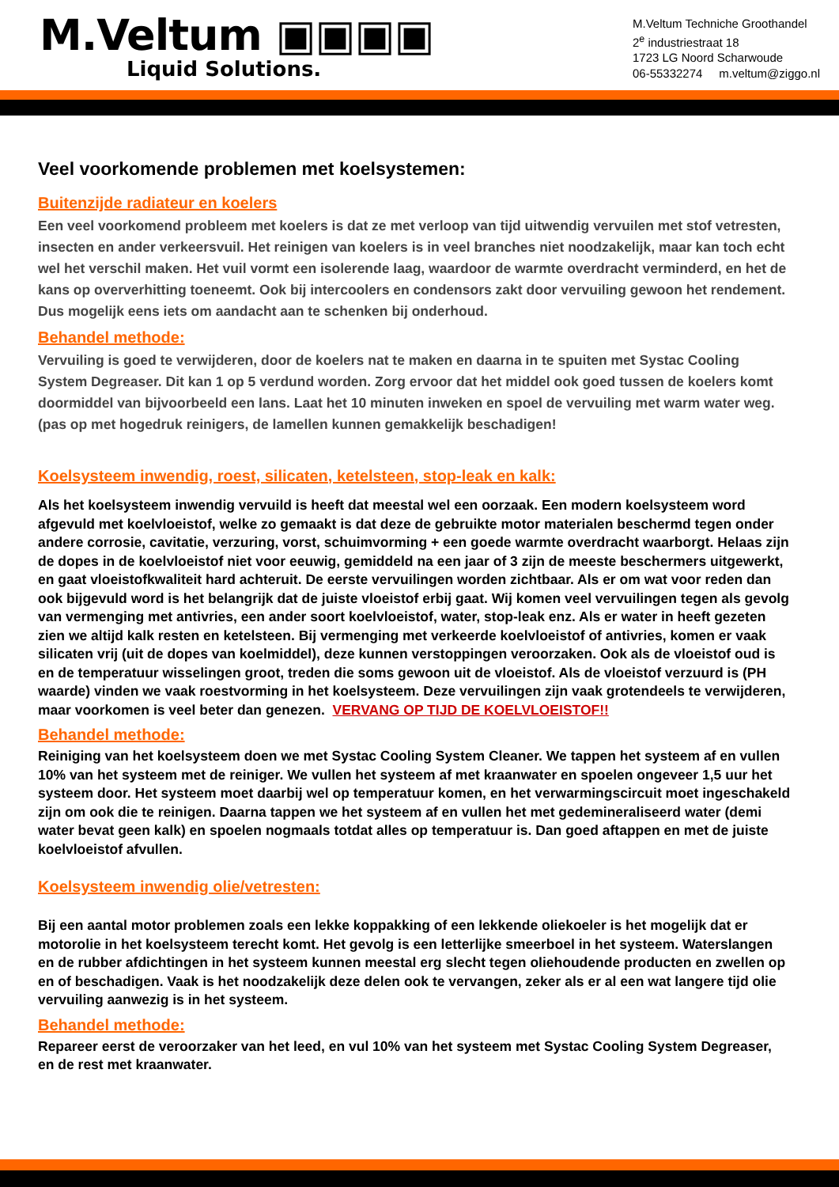M.Veltum ▣▣▣▣
Liquid Solutions.
M.Veltum Techniche Groothandel
2<sup>e</sup> industriestraat 18
1723 LG Noord Scharwoude
06-55332274 m.veltum@ziggo.nl
Veel voorkomende problemen met koelsystemen:
Buitenzijde radiateur en koelers
Een veel voorkomend probleem met koelers is dat ze met verloop van tijd uitwendig vervuilen met stof vetresten, insecten en ander verkeersvuil. Het reinigen van koelers is in veel branches niet noodzakelijk, maar kan toch echt wel het verschil maken. Het vuil vormt een isolerende laag, waardoor de warmte overdracht verminderd, en het de kans op oververhitting toeneemt. Ook bij intercoolers en condensors zakt door vervuiling gewoon het rendement. Dus mogelijk eens iets om aandacht aan te schenken bij onderhoud.
Behandel methode:
Vervuiling is goed te verwijderen, door de koelers nat te maken en daarna in te spuiten met Systac Cooling System Degreaser. Dit kan 1 op 5 verdund worden. Zorg ervoor dat het middel ook goed tussen de koelers komt doormiddel van bijvoorbeeld een lans. Laat het 10 minuten inweken en spoel de vervuiling met warm water weg. (pas op met hogedruk reinigers, de lamellen kunnen gemakkelijk beschadigen!
Koelsysteem inwendig, roest, silicaten, ketelsteen, stop-leak en kalk:
Als het koelsysteem inwendig vervuild is heeft dat meestal wel een oorzaak. Een modern koelsysteem word afgevuld met koelvloeistof, welke zo gemaakt is dat deze de gebruikte motor materialen beschermd tegen onder andere corrosie, cavitatie, verzuring, vorst, schuimvorming + een goede warmte overdracht waarborgt. Helaas zijn de dopes in de koelvloeistof niet voor eeuwig, gemiddeld na een jaar of 3 zijn de meeste beschermers uitgewerkt, en gaat vloeistofkwaliteit hard achteruit. De eerste vervuilingen worden zichtbaar. Als er om wat voor reden dan ook bijgevuld word is het belangrijk dat de juiste vloeistof erbij gaat. Wij komen veel vervuilingen tegen als gevolg van vermenging met antivries, een ander soort koelvloeistof, water, stop-leak enz. Als er water in heeft gezeten zien we altijd kalk resten en ketelsteen. Bij vermenging met verkeerde koelvloeistof of antivries, komen er vaak silicaten vrij (uit de dopes van koelmiddel), deze kunnen verstoppingen veroorzaken. Ook als de vloeistof oud is en de temperatuur wisselingen groot, treden die soms gewoon uit de vloeistof. Als de vloeistof verzuurd is (PH waarde) vinden we vaak roestvorming in het koelsysteem. Deze vervuilingen zijn vaak grotendeels te verwijderen, maar voorkomen is veel beter dan genezen. VERVANG OP TIJD DE KOELVLOEISTOF!!
Behandel methode:
Reiniging van het koelsysteem doen we met Systac Cooling System Cleaner. We tappen het systeem af en vullen 10% van het systeem met de reiniger. We vullen het systeem af met kraanwater en spoelen ongeveer 1,5 uur het systeem door. Het systeem moet daarbij wel op temperatuur komen, en het verwarmingscircuit moet ingeschakeld zijn om ook die te reinigen. Daarna tappen we het systeem af en vullen het met gedemineraliseerd water (demi water bevat geen kalk) en spoelen nogmaals totdat alles op temperatuur is. Dan goed aftappen en met de juiste koelvloeistof afvullen.
Koelsysteem inwendig olie/vetresten:
Bij een aantal motor problemen zoals een lekke koppakking of een lekkende oliekoeler is het mogelijk dat er motorolie in het koelsysteem terecht komt. Het gevolg is een letterlijke smeerboel in het systeem. Waterslangen en de rubber afdichtingen in het systeem kunnen meestal erg slecht tegen oliehoudende producten en zwellen op en of beschadigen. Vaak is het noodzakelijk deze delen ook te vervangen, zeker als er al een wat langere tijd olie vervuiling aanwezig is in het systeem.
Behandel methode:
Repareer eerst de veroorzaker van het leed, en vul 10% van het systeem met Systac Cooling System Degreaser, en de rest met kraanwater.